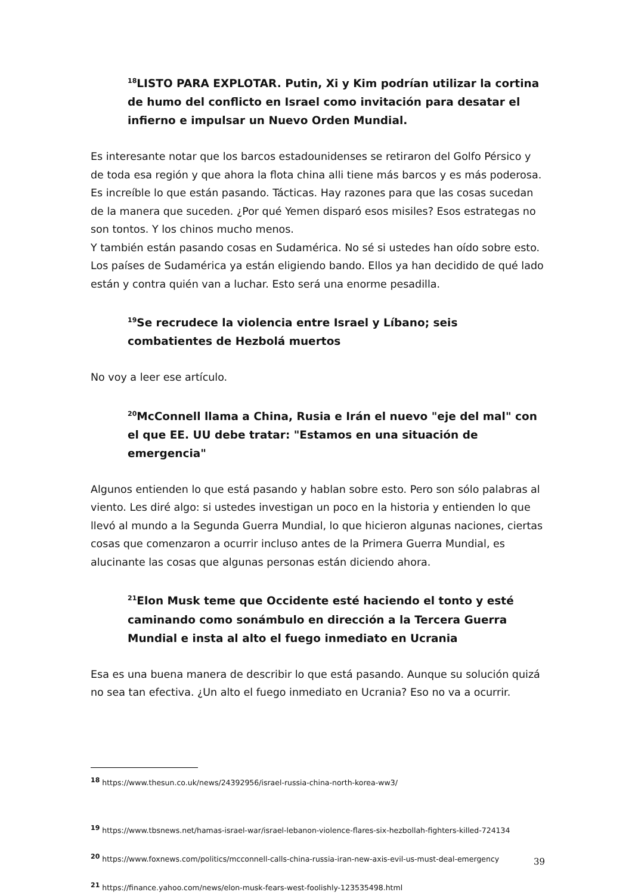<sup>18</sup> LISTO PARA EXPLOTAR. Putin, Xi y Kim podrían utilizar la cortina de humo del conflicto en Israel como invitación para desatar el infierno e impulsar un Nuevo Orden Mundial.
Es interesante notar que los barcos estadounidenses se retiraron del Golfo Pérsico y de toda esa región y que ahora la flota china alli tiene más barcos y es más poderosa. Es increíble lo que están pasando. Tácticas. Hay razones para que las cosas sucedan de la manera que suceden. ¿Por qué Yemen disparó esos misiles? Esos estrategas no son tontos. Y los chinos mucho menos.
Y también están pasando cosas en Sudamérica. No sé si ustedes han oído sobre esto. Los países de Sudamérica ya están eligiendo bando. Ellos ya han decidido de qué lado están y contra quién van a luchar. Esto será una enorme pesadilla.
<sup>19</sup> Se recrudece la violencia entre Israel y Líbano; seis combatientes de Hezbolá muertos
No voy a leer ese artículo.
<sup>20</sup> McConnell llama a China, Rusia e Irán el nuevo "eje del mal" con el que EE. UU debe tratar: "Estamos en una situación de emergencia"
Algunos entienden lo que está pasando y hablan sobre esto. Pero son sólo palabras al viento. Les diré algo: si ustedes investigan un poco en la historia y entienden lo que llevó al mundo a la Segunda Guerra Mundial, lo que hicieron algunas naciones, ciertas cosas que comenzaron a ocurrir incluso antes de la Primera Guerra Mundial, es alucinante las cosas que algunas personas están diciendo ahora.
<sup>21</sup> Elon Musk teme que Occidente esté haciendo el tonto y esté caminando como sonámbulo en dirección a la Tercera Guerra Mundial e insta al alto el fuego inmediato en Ucrania
Esa es una buena manera de describir lo que está pasando. Aunque su solución quizá no sea tan efectiva. ¿Un alto el fuego inmediato en Ucrania? Eso no va a ocurrir.
18 https://www.thesun.co.uk/news/24392956/israel-russia-china-north-korea-ww3/
19 https://www.tbsnews.net/hamas-israel-war/israel-lebanon-violence-flares-six-hezbollah-fighters-killed-724134
20 https://www.foxnews.com/politics/mcconnell-calls-china-russia-iran-new-axis-evil-us-must-deal-emergency
21 https://finance.yahoo.com/news/elon-musk-fears-west-foolishly-123535498.html
39